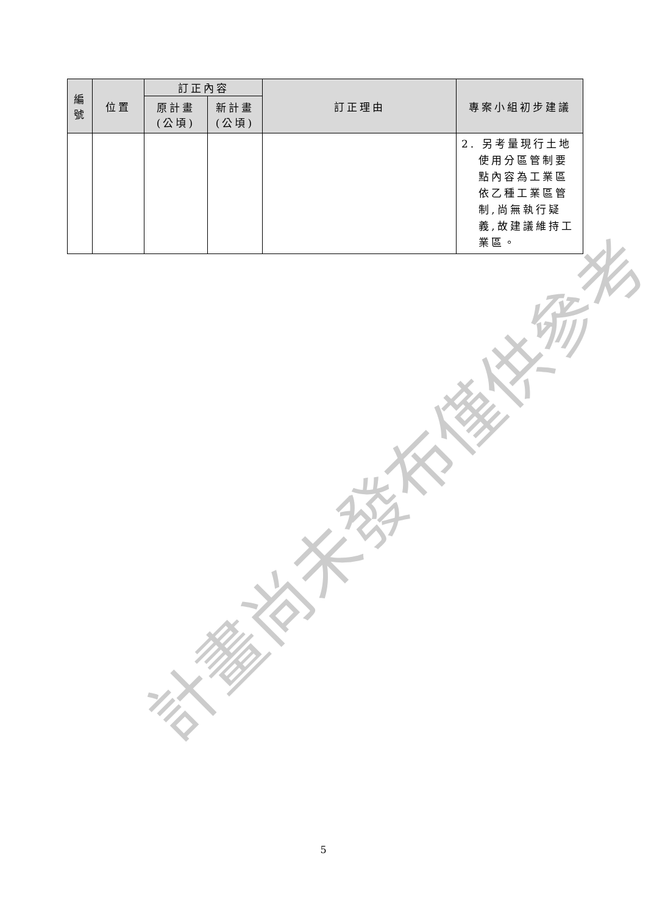| 編 號 | 位置 | 訂正內容 | | 訂正理由 | 專案小組初步建議 |
| --- | --- | --- | --- | --- | --- |
| | | 原計畫 (公頃) | 新計畫 (公頃) | | |
| | | | | | 2. 另考量現行土地 使用分區管制要 點內容為工業區 依乙種工業區管 制,尚無執行疑 義,故建議維持工 業區。 |
計畫尚未發布僅供參考
5